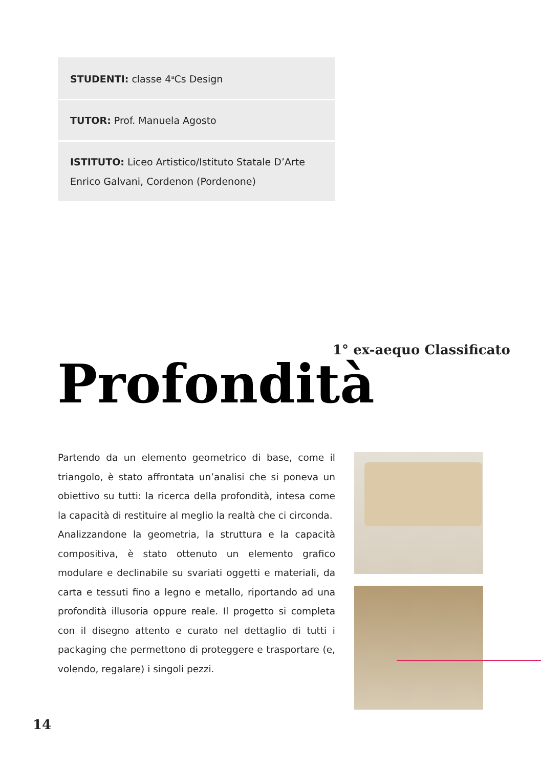STUDENTI: classe 4<sup>a</sup>Cs Design
TUTOR: Prof. Manuela Agosto
ISTITUTO: Liceo Artistico/Istituto Statale D’Arte
Enrico Galvani, Cordenon (Pordenone)
1° ex-aequo Classificato
Profondità
Partendo da un elemento geometrico di base, come il triangolo, è stato affrontata un’analisi che si poneva un obiettivo su tutti: la ricerca della profondità, intesa come la capacità di restituire al meglio la realtà che ci circonda.
Analizzandone la geometria, la struttura e la capacità compositiva, è stato ottenuto un elemento grafico modulare e declinabile su svariati oggetti e materiali, da carta e tessuti fino a legno e metallo, riportando ad una profondità illusoria oppure reale. Il progetto si completa con il disegno attento e curato nel dettaglio di tutti i packaging che permettono di proteggere e trasportare (e, volendo, regalare) i singoli pezzi.
14